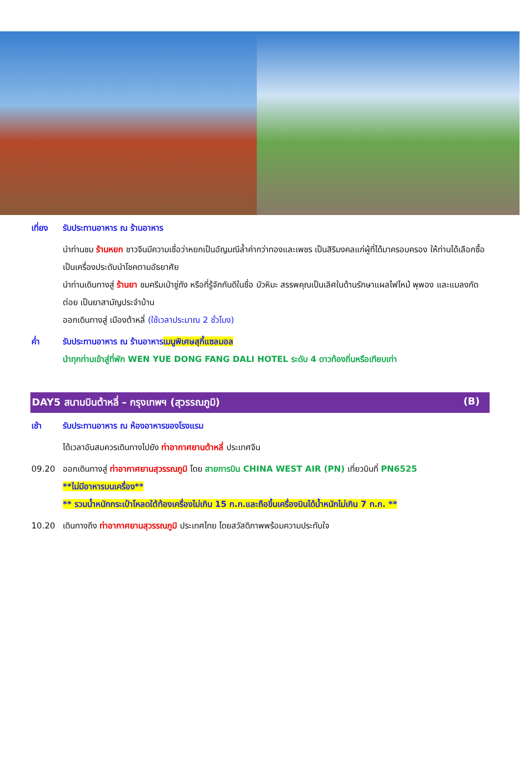เที่ยง รับประทานอาหาร ณ ร้านอาหาร
นำท่านชม ร้านหยก ชาวจีนมีความเชื่อว่าหยกเป็นอัญมณีล้ำค่ากว่าทองและเพชร เป็นสิริมงคลแก่ผู้ที่ได้มาครอบครอง ให้ท่านได้เลือกซื้อเป็นเครื่องประดับนำโชคตามอัธยาศัย
นำท่านเดินทางสู่ ร้านยา ชมครีมเป่าซู่ถัง หรือที่รู้จักกันดีในชื่อ บัวหิมะ สรรพคุณเป็นเลิศในด้านรักษาแผลไฟไหม้ พุพอง และแมลงกัดต่อย เป็นยาสามัญประจำบ้าน
ออกเดินทางสู่ เมืองต้าหลี่ (ใช้เวลาประมาณ 2 ชั่วโมง)
ค่ำ รับประทานอาหาร ณ ร้านอาหาร เมนูพิเศษสุกี้แซลมอล
นำทุกท่านเข้าสู่ที่พัก WEN YUE DONG FANG DALI HOTEL ระดับ 4 ดาวท้องถิ่นหรือเทียบเท่า
DAY5 สนามบินต้าหลี่ – กรุงเทพฯ (สุวรรณภูมิ) (B)
เช้า รับประทานอาหาร ณ ห้องอาหารของโรงแรม
ได้เวลาอันสมควรเดินทางไปยัง ท่าอากาศยานต้าหลี่ ประเทศจีน
09.20 ออกเดินทางสู่ ท่าอากาศยานสุวรรณภูมิ โดย สายการบิน CHINA WEST AIR (PN) เที่ยวบินที่ PN6525
**ไม่มีอาหารบนเครื่อง**
** รวมน้ำหนักกระเป๋าโหลดใต้ท้องเครื่องไม่เกิน 15 ก.ก.และถือขึ้นเครื่องบินได้น้ำหนักไม่เกิน 7 ก.ก. **
10.20 เดินทางถึง ท่าอากาศยานสุวรรณภูมิ ประเทศไทย โดยสวัสดิภาพพร้อมความประทับใจ